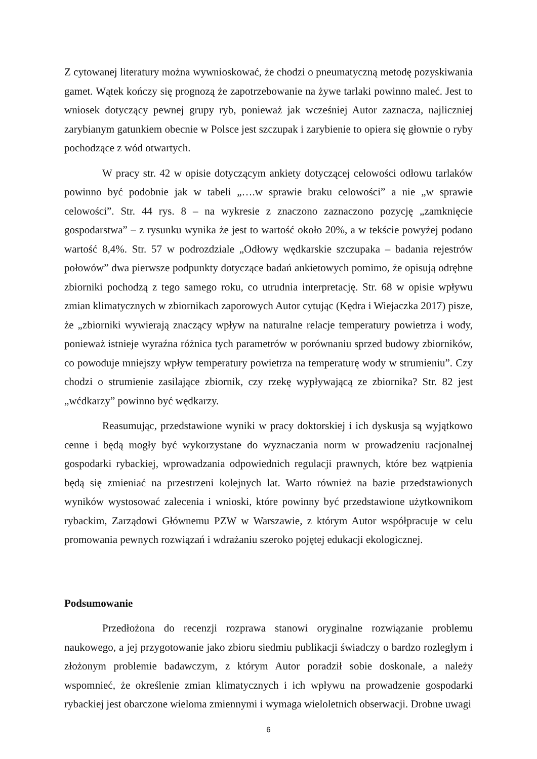Z cytowanej literatury można wywnioskować, że chodzi o pneumatyczną metodę pozyskiwania gamet. Wątek kończy się prognozą że zapotrzebowanie na żywe tarlaki powinno maleć. Jest to wniosek dotyczący pewnej grupy ryb, ponieważ jak wcześniej Autor zaznacza, najliczniej zarybianym gatunkiem obecnie w Polsce jest szczupak i zarybienie to opiera się głownie o ryby pochodzące z wód otwartych.
W pracy str. 42 w opisie dotyczącym ankiety dotyczącej celowości odłowu tarlaków powinno być podobnie jak w tabeli „….w sprawie braku celowości” a nie „w sprawie celowości”. Str. 44 rys. 8 – na wykresie z znaczono zaznaczono pozycję „zamknięcie gospodarstwa” – z rysunku wynika że jest to wartość około 20%, a w tekście powyżej podano wartość 8,4%. Str. 57 w podrozdziale „Odłowy wędkarskie szczupaka – badania rejestrów połowów” dwa pierwsze podpunkty dotyczące badań ankietowych pomimo, że opisują odrębne zbiorniki pochodzą z tego samego roku, co utrudnia interpretację. Str. 68 w opisie wpływu zmian klimatycznych w zbiornikach zaporowych Autor cytując (Kędra i Wiejaczka 2017) pisze, że „zbiorniki wywierają znaczący wpływ na naturalne relacje temperatury powietrza i wody, ponieważ istnieje wyraźna różnica tych parametrów w porównaniu sprzed budowy zbiorników, co powoduje mniejszy wpływ temperatury powietrza na temperaturę wody w strumieniu”. Czy chodzi o strumienie zasilające zbiornik, czy rzekę wypływającą ze zbiornika? Str. 82 jest „wćdkarzy” powinno być wędkarzy.
Reasumując, przedstawione wyniki w pracy doktorskiej i ich dyskusja są wyjątkowo cenne i będą mogły być wykorzystane do wyznaczania norm w prowadzeniu racjonalnej gospodarki rybackiej, wprowadzania odpowiednich regulacji prawnych, które bez wątpienia będą się zmieniać na przestrzeni kolejnych lat. Warto również na bazie przedstawionych wyników wystosować zalecenia i wnioski, które powinny być przedstawione użytkownikom rybackim, Zarządowi Głównemu PZW w Warszawie, z którym Autor współpracuje w celu promowania pewnych rozwiązań i wdrażaniu szeroko pojętej edukacji ekologicznej.
Podsumowanie
Przedłożona do recenzji rozprawa stanowi oryginalne rozwiązanie problemu naukowego, a jej przygotowanie jako zbioru siedmiu publikacji świadczy o bardzo rozległym i złożonym problemie badawczym, z którym Autor poradził sobie doskonale, a należy wspomnieć, że określenie zmian klimatycznych i ich wpływu na prowadzenie gospodarki rybackiej jest obarczone wieloma zmiennymi i wymaga wieloletnich obserwacji. Drobne uwagi
6